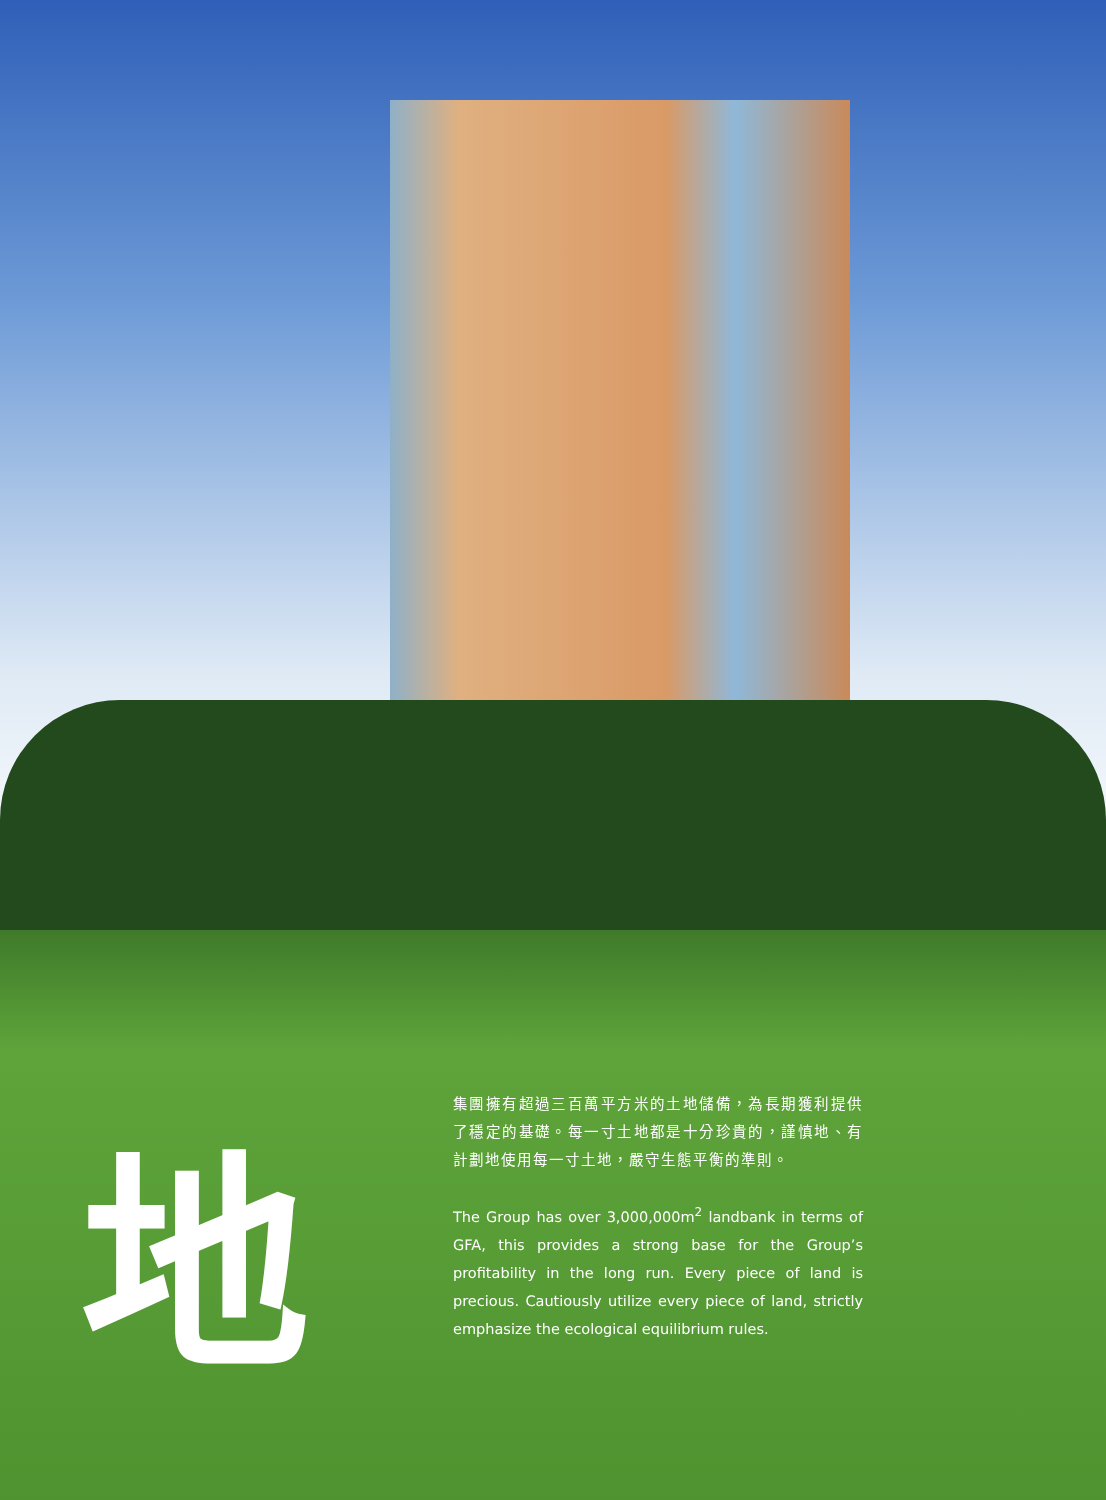地
集團擁有超過三百萬平方米的土地儲備，為長期獲利提供了穩定的基礎。每一寸土地都是十分珍貴的，謹慎地、有計劃地使用每一寸土地，嚴守生態平衡的準則。
The Group has over 3,000,000m<sup>2</sup> landbank in terms of GFA, this provides a strong base for the Group’s profitability in the long run. Every piece of land is precious. Cautiously utilize every piece of land, strictly emphasize the ecological equilibrium rules.